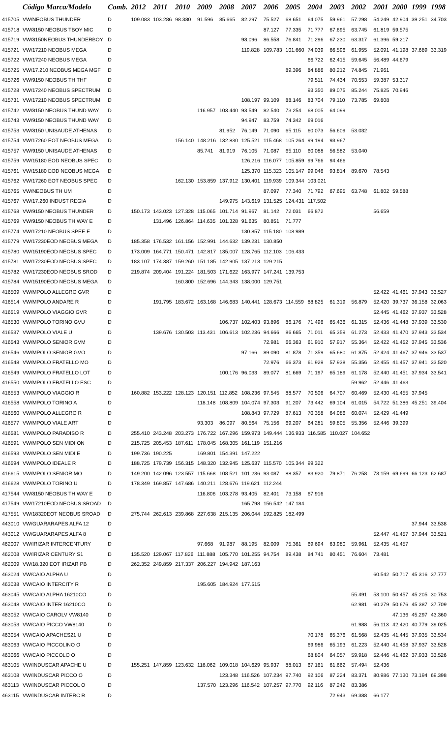| | Código Marca/Modelo | Comb. | 2012 | 2011 | 2010 | 2009 | 2008 | 2007 | 2006 | 2005 | 2004 | 2003 | 2002 | 2001 | 2000 | 1999 | 1998 |
| --- | --- | --- | --- | --- | --- | --- | --- | --- | --- | --- | --- | --- | --- | --- | --- | --- | --- |
| 415705 | VW/NEOBUS THUNDER | D | 109.083 | 103.286 | 98.380 | 91.596 | 85.665 | 82.297 | 75.527 | 68.651 | 64.075 | 59.961 | 57.298 | 54.249 | 42.904 | 39.251 | 34.703 |
| 415718 | VW/8150 NEOBUS TBOY MIC | D | | | | | | | 87.127 | 77.335 | 71.777 | 67.695 | 63.745 | 61.819 | 59.575 | | |
| 415719 | VW/8150NEOBUS THUNDERBOY | D | | | | | | 98.096 | 86.558 | 76.841 | 71.296 | 67.230 | 63.317 | 61.396 | 59.217 | | |
| 415721 | VW/17210 NEOBUS MEGA | D | | | | | | 119.828 | 109.783 | 101.660 | 74.039 | 66.596 | 61.955 | 52.091 | 41.198 | 37.689 | 33.319 |
| 415722 | VW/17240 NEOBUS MEGA | D | | | | | | | | | 66.722 | 62.415 | 59.645 | 56.489 | 44.679 | | |
| 415725 | VW/17.210 NEOBUS MEGA MGF | D | | | | | | | | 89.396 | 84.886 | 80.212 | 74.845 | 71.961 | | | |
| 415726 | VW/9150 NEOBUS TH THF | D | | | | | | | | | 79.511 | 74.434 | 70.553 | 59.387 | 53.317 | | |
| 415728 | VW/17240 NEOBUS SPECTRUM | D | | | | | | | | | 93.350 | 89.075 | 85.244 | 75.825 | 70.946 | | |
| 415731 | VW/17210 NEOBUS SPECTRUM | D | | | | | | 108.197 | 99.109 | 88.146 | 83.704 | 79.110 | 73.785 | 69.808 | | | |
| 415742 | VW/8150 NEOBUS THUND WAY | D | | | | 116.957 | 103.440 | 93.549 | 82.540 | 73.254 | 68.005 | 64.099 | | | | | |
| 415743 | VW/9150 NEOBUS THUND WAY | D | | | | | | 94.947 | 83.759 | 74.342 | 69.016 | | | | | | |
| 415753 | VW/8150 UNISAUDE ATHENAS | D | | | | | 81.952 | 76.149 | 71.090 | 65.115 | 60.073 | 56.609 | 53.032 | | | | |
| 415754 | VW/17260 EOT NEOBUS MEGA | D | | | 156.140 | 148.216 | 132.830 | 125.521 | 115.468 | 105.264 | 99.194 | 93.967 | | | | | |
| 415757 | VW/9150 UNISAUDE ATHENAS | D | | | | 85.741 | 81.919 | 76.105 | 71.087 | 65.110 | 60.088 | 56.582 | 53.040 | | | | |
| 415759 | VW/15180 EOD NEOBUS SPEC | D | | | | | | 126.216 | 116.077 | 105.859 | 99.766 | 94.466 | | | | | |
| 415761 | VW/15180 EOD NEOBUS MEGA | D | | | | | | 125.370 | 115.323 | 105.147 | 99.046 | 93.814 | 89.670 | 78.543 | | | |
| 415762 | VW/17260 EOT NEOBUS SPEC | D | | | 162.130 | 153.859 | 137.912 | 130.401 | 119.939 | 109.344 | 103.021 | | | | | | |
| 415765 | VW/NEOBUS TH UM | D | | | | | | | 87.097 | 77.340 | 71.792 | 67.695 | 63.748 | 61.802 | 59.588 | | |
| 415767 | VW/17.260 INDUST REGIA | D | | | | | 149.975 | 143.619 | 131.525 | 124.431 | 117.502 | | | | | | |
| 415768 | VW/9150 NEOBUS THUNDER | D | 150.173 | 143.023 | 127.328 | 115.065 | 101.714 | 91.967 | 81.142 | 72.031 | 66.872 | | | 56.659 | | | |
| 415769 | VW/9150 NEOBUS TH WAY E | D | | 131.496 | 126.864 | 114.635 | 101.328 | 91.635 | 80.851 | 71.777 | | | | | | | |
| 415774 | VW/17210 NEOBUS SPEE E | D | | | | | | 130.857 | 115.180 | 108.989 | | | | | | | |
| 415779 | VW/17230EOD NEOBUS MEGA | D | 185.358 | 176.532 | 161.156 | 152.991 | 144.632 | 139.231 | 130.850 | | | | | | | | |
| 415780 | VW/15190EOD NEOBUS SPEC | D | 173.009 | 164.771 | 150.471 | 142.817 | 135.007 | 128.765 | 112.103 | 106.433 | | | | | | | |
| 415781 | VW/17230EOD NEOBUS SPEC | D | 183.107 | 174.387 | 159.260 | 151.185 | 142.905 | 137.213 | 129.215 | | | | | | | | |
| 415782 | VW/17230EOD NEOBUS SROD | D | 219.874 | 209.404 | 191.224 | 181.503 | 171.622 | 163.977 | 147.241 | 139.753 | | | | | | | |
| 415784 | VW/15190EOD NEOBUS MEGA | D | | | 160.800 | 152.696 | 144.343 | 138.000 | 129.751 | | | | | | | | |
| 416509 | VW/MPOLO ALLEGRO GVR | D | | | | | | | | | | | | 52.422 | 41.461 | 37.943 | 33.527 |
| 416514 | VW/MPOLO ANDARE R | D | | 191.795 | 183.672 | 163.168 | 146.683 | 140.441 | 128.673 | 114.559 | 88.825 | 61.319 | 56.879 | 52.420 | 39.737 | 36.158 | 32.063 |
| 416519 | VW/MPOLO VIAGGIO GVR | D | | | | | | | | | | | | 52.445 | 41.462 | 37.937 | 33.528 |
| 416530 | VW/MPOLO TORINO GVU | D | | | | | 106.737 | 102.403 | 93.896 | 86.176 | 71.496 | 65.436 | 61.315 | 52.436 | 41.448 | 37.939 | 33.530 |
| 416537 | VW/MPOLO VIALE U | D | | 139.676 | 130.503 | 113.431 | 106.613 | 102.236 | 94.666 | 86.665 | 71.011 | 65.359 | 61.273 | 52.433 | 41.470 | 37.943 | 33.534 |
| 416543 | VW/MPOLO SENIOR GVM | D | | | | | | | 72.981 | 66.363 | 61.910 | 57.917 | 55.364 | 52.422 | 41.452 | 37.945 | 33.536 |
| 416546 | VW/MPOLO SENIOR GVO | D | | | | | | 97.166 | 89.090 | 81.878 | 71.359 | 65.680 | 61.875 | 52.424 | 41.467 | 37.946 | 33.537 |
| 416548 | VW/MPOLO FRATELLO MO | D | | | | | | | 72.976 | 66.373 | 61.929 | 57.938 | 55.356 | 52.455 | 41.457 | 37.941 | 33.520 |
| 416549 | VW/MPOLO FRATELLO LOT | D | | | | | 100.176 | 96.033 | 89.077 | 81.669 | 71.197 | 65.189 | 61.178 | 52.440 | 41.451 | 37.934 | 33.541 |
| 416550 | VW/MPOLO FRATELLO ESC | D | | | | | | | | | | | 59.962 | 52.446 | 41.463 | | |
| 416553 | VW/MPOLO VIAGGIO R | D | 160.882 | 153.222 | 128.123 | 120.151 | 112.852 | 108.236 | 97.545 | 88.577 | 70.506 | 64.707 | 60.469 | 52.430 | 41.455 | 37.945 | |
| 416558 | VW/MPOLO TORINO A | D | | | | 118.148 | 108.809 | 104.074 | 97.303 | 91.207 | 73.442 | 69.104 | 61.015 | 54.722 | 51.386 | 45.251 | 39.404 |
| 416560 | VW/MPOLO ALLEGRO R | D | | | | | | 108.843 | 97.729 | 87.613 | 70.358 | 64.086 | 60.074 | 52.429 | 41.449 | | |
| 416577 | VW/MPOLO VIALE ART | D | | | | 93.303 | 86.097 | 80.564 | 75.156 | 69.207 | 64.281 | 59.805 | 55.356 | 52.446 | 39.399 | | |
| 416581 | VW/MPOLO PARADISO R | D | 255.410 | 243.248 | 203.273 | 176.722 | 167.296 | 159.973 | 149.444 | 136.933 | 116.585 | 110.027 | 104.652 | | | | |
| 416591 | VW/MPOLO SEN MIDI ON | D | 215.725 | 205.453 | 187.611 | 178.045 | 168.305 | 161.119 | 151.216 | | | | | | | | |
| 416593 | VW/MPOLO SEN MIDI E | D | 199.736 | 190.225 | | 169.801 | 154.391 | 147.222 | | | | | | | | | |
| 416594 | VW/MPOLO IDEALE R | D | 188.725 | 179.739 | 156.315 | 148.320 | 132.945 | 125.637 | 115.570 | 105.344 | 99.322 | | | | | | |
| 416615 | VW/MPOLO SENIOR MO | D | 149.200 | 142.096 | 123.557 | 115.668 | 108.521 | 101.236 | 93.087 | 88.357 | 83.920 | 79.871 | 76.258 | 73.159 | 69.699 | 66.123 | 62.687 |
| 416628 | VW/MPOLO TORINO U | D | 178.349 | 169.857 | 147.686 | 140.211 | 128.676 | 119.621 | 112.244 | | | | | | | | |
| 417544 | VW/8150 NEOBUS TH WAY E | D | | | | 116.806 | 103.278 | 93.405 | 82.401 | 73.158 | 67.916 | | | | | | |
| 417549 | VW/17210EOD NEOBUS SROAD | D | | | | | | 165.798 | 156.542 | 147.184 | | | | | | | |
| 417551 | VW/18320EOT NEOBUS SROAD | D | 275.744 | 262.613 | 239.868 | 227.638 | 215.135 | 206.044 | 192.825 | 182.499 | | | | | | | |
| 443010 | VW/GUARARAPES ALFA 12 | D | | | | | | | | | | | | | | 37.944 | 33.538 |
| 443012 | VW/GUARARAPES ALFA 8 | D | | | | | | | | | | | | 52.447 | 41.457 | 37.944 | 33.521 |
| 462007 | VW/IRIZAR INTERCENTURY | D | | | | 97.668 | 91.987 | 88.195 | 82.009 | 75.361 | 69.694 | 63.980 | 59.961 | 52.435 | 41.457 | | |
| 462008 | VW/IRIZAR CENTURY S1 | D | 135.520 | 129.067 | 117.826 | 111.888 | 105.770 | 101.255 | 94.754 | 89.438 | 84.741 | 80.451 | 76.604 | 73.481 | | | |
| 462009 | VW/18.320 EOT IRIZAR PB | D | 262.352 | 249.859 | 217.337 | 206.227 | 194.942 | 187.163 | | | | | | | | | |
| 463024 | VW/CAIO ALPHA U | D | | | | | | | | | | | | 60.542 | 50.717 | 45.316 | 37.777 |
| 463038 | VW/CAIO INTERCITY R | D | | | | 195.605 | 184.924 | 177.515 | | | | | | | | | |
| 463045 | VW/CAIO ALPHA 16210CO | D | | | | | | | | | | | 55.491 | 53.100 | 50.457 | 45.205 | 30.753 |
| 463048 | VW/CAIO INTER 16210CO | D | | | | | | | | | | | 62.981 | 60.279 | 50.676 | 45.387 | 37.709 |
| 463052 | VW/CAIO CAROLV VW8140 | D | | | | | | | | | | | | | 47.136 | 45.297 | 43.360 |
| 463053 | VW/CAIO PICCO VW8140 | D | | | | | | | | | | | 61.988 | 56.113 | 42.420 | 40.779 | 39.025 |
| 463054 | VW/CAIO APACHES21 U | D | | | | | | | | | 70.178 | 65.376 | 61.568 | 52.435 | 41.445 | 37.935 | 33.534 |
| 463063 | VW/CAIO PICCOLINO O | D | | | | | | | | | 69.986 | 65.193 | 61.223 | 52.440 | 41.458 | 37.937 | 33.528 |
| 463066 | VW/CAIO PICCOLO O | D | | | | | | | | | 68.804 | 64.057 | 59.918 | 52.446 | 41.462 | 37.933 | 33.526 |
| 463105 | VW/INDUSCAR APACHE U | D | 155.251 | 147.859 | 123.632 | 116.062 | 109.018 | 104.629 | 95.937 | 88.013 | 67.161 | 61.662 | 57.494 | 52.436 | | | |
| 463108 | VW/INDUSCAR PICCO O | D | | | | | 123.348 | 116.526 | 107.234 | 97.740 | 92.106 | 87.224 | 83.371 | 80.986 | 77.130 | 73.194 | 69.398 |
| 463113 | VW/INDUSCAR PICCOL O | D | | | | 137.570 | 123.296 | 116.542 | 107.257 | 97.770 | 92.116 | 87.242 | 83.386 | | | | |
| 463115 | VW/INDUSCAR INTERC R | D | | | | | | | | | | 72.943 | 69.388 | 66.177 | | | |